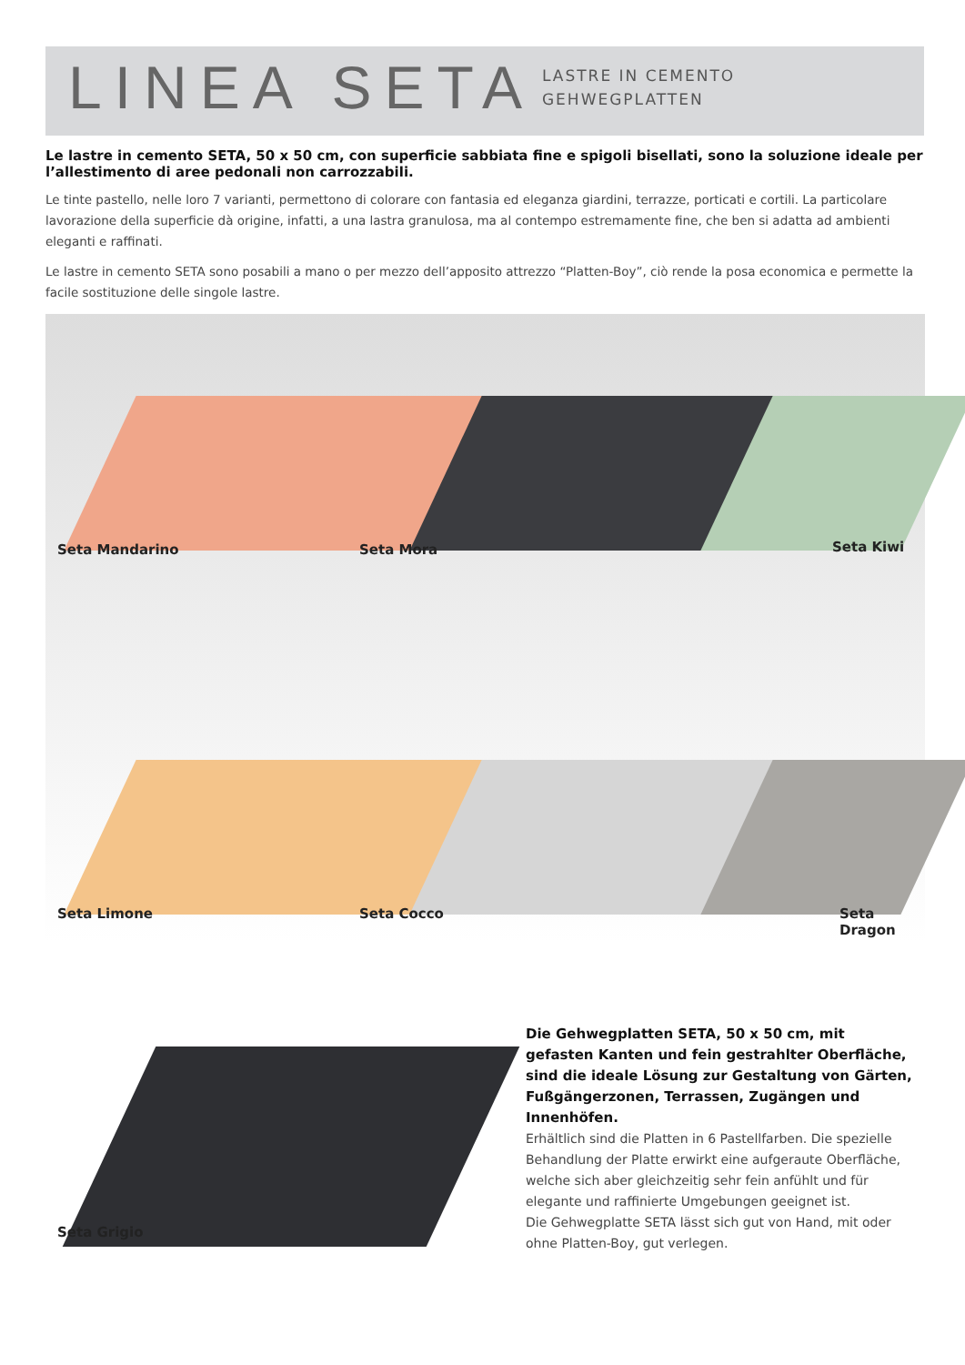LINEA SETA
LASTRE IN CEMENTO
GEHWEGPLATTEN
Le lastre in cemento SETA, 50 x 50 cm, con superficie sabbiata fine e spigoli bisellati, sono la soluzione ideale per l’allestimento di aree pedonali non carrozzabili.
Le tinte pastello, nelle loro 7 varianti, permettono di colorare con fantasia ed eleganza giardini, terrazze, porticati e cortili. La particolare lavorazione della superficie dà origine, infatti, a una lastra granulosa, ma al contempo estremamente fine, che ben si adatta ad ambienti eleganti e raffinati.
Le lastre in cemento SETA sono posabili a mano o per mezzo dell’apposito attrezzo “Platten-Boy”, ciò rende la posa economica e permette la facile sostituzione delle singole lastre.
Seta Mandarino Seta Mora Seta Kiwi
Seta Limone Seta Cocco Seta Dragon
Seta Grigio
Die Gehwegplatten SETA, 50 x 50 cm, mit gefasten Kanten und fein gestrahlter Oberfläche, sind die ideale Lösung zur Gestaltung von Gärten, Fußgängerzonen, Terrassen, Zugängen und Innenhöfen.
Erhältlich sind die Platten in 6 Pastellfarben. Die spezielle Behandlung der Platte erwirkt eine aufgeraute Oberfläche, welche sich aber gleichzeitig sehr fein anfühlt und für elegante und raffinierte Umgebungen geeignet ist.
Die Gehwegplatte SETA lässt sich gut von Hand, mit oder ohne Platten-Boy, gut verlegen.